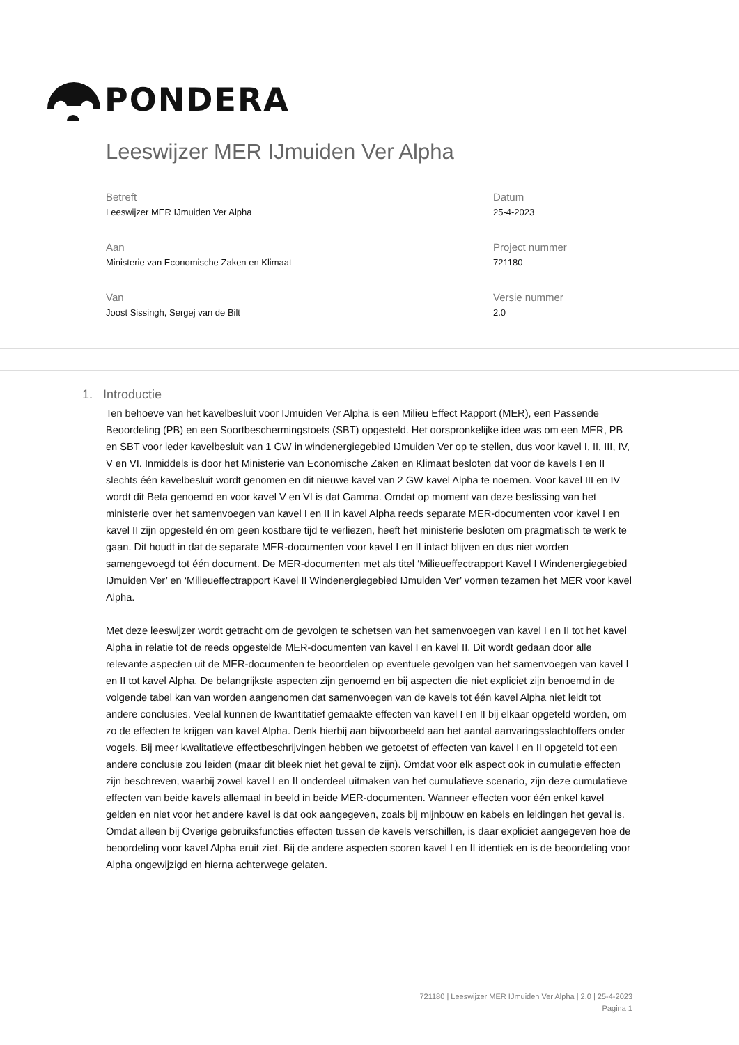PONDERA
Leeswijzer MER IJmuiden Ver Alpha
Betreft
Leeswijzer MER IJmuiden Ver Alpha
Aan
Ministerie van Economische Zaken en Klimaat
Van
Joost Sissingh, Sergej van de Bilt
Datum
25-4-2023
Project nummer
721180
Versie nummer
2.0
1. Introductie
Ten behoeve van het kavelbesluit voor IJmuiden Ver Alpha is een Milieu Effect Rapport (MER), een Passende Beoordeling (PB) en een Soortbeschermingstoets (SBT) opgesteld. Het oorspronkelijke idee was om een MER, PB en SBT voor ieder kavelbesluit van 1 GW in windenergiegebied IJmuiden Ver op te stellen, dus voor kavel I, II, III, IV, V en VI. Inmiddels is door het Ministerie van Economische Zaken en Klimaat besloten dat voor de kavels I en II slechts één kavelbesluit wordt genomen en dit nieuwe kavel van 2 GW kavel Alpha te noemen. Voor kavel III en IV wordt dit Beta genoemd en voor kavel V en VI is dat Gamma. Omdat op moment van deze beslissing van het ministerie over het samenvoegen van kavel I en II in kavel Alpha reeds separate MER-documenten voor kavel I en kavel II zijn opgesteld én om geen kostbare tijd te verliezen, heeft het ministerie besloten om pragmatisch te werk te gaan. Dit houdt in dat de separate MER-documenten voor kavel I en II intact blijven en dus niet worden samengevoegd tot één document. De MER-documenten met als titel ‘Milieueffectrapport Kavel I Windenergiegebied IJmuiden Ver’ en ‘Milieueffectrapport Kavel II Windenergiegebied IJmuiden Ver’ vormen tezamen het MER voor kavel Alpha.
Met deze leeswijzer wordt getracht om de gevolgen te schetsen van het samenvoegen van kavel I en II tot het kavel Alpha in relatie tot de reeds opgestelde MER-documenten van kavel I en kavel II. Dit wordt gedaan door alle relevante aspecten uit de MER-documenten te beoordelen op eventuele gevolgen van het samenvoegen van kavel I en II tot kavel Alpha. De belangrijkste aspecten zijn genoemd en bij aspecten die niet expliciet zijn benoemd in de volgende tabel kan van worden aangenomen dat samenvoegen van de kavels tot één kavel Alpha niet leidt tot andere conclusies. Veelal kunnen de kwantitatief gemaakte effecten van kavel I en II bij elkaar opgeteld worden, om zo de effecten te krijgen van kavel Alpha. Denk hierbij aan bijvoorbeeld aan het aantal aanvaringsslachtoffers onder vogels. Bij meer kwalitatieve effectbeschrijvingen hebben we getoetst of effecten van kavel I en II opgeteld tot een andere conclusie zou leiden (maar dit bleek niet het geval te zijn). Omdat voor elk aspect ook in cumulatie effecten zijn beschreven, waarbij zowel kavel I en II onderdeel uitmaken van het cumulatieve scenario, zijn deze cumulatieve effecten van beide kavels allemaal in beeld in beide MER-documenten. Wanneer effecten voor één enkel kavel gelden en niet voor het andere kavel is dat ook aangegeven, zoals bij mijnbouw en kabels en leidingen het geval is. Omdat alleen bij Overige gebruiksfuncties effecten tussen de kavels verschillen, is daar expliciet aangegeven hoe de beoordeling voor kavel Alpha eruit ziet. Bij de andere aspecten scoren kavel I en II identiek en is de beoordeling voor Alpha ongewijzigd en hierna achterwege gelaten.
721180 | Leeswijzer MER IJmuiden Ver Alpha | 2.0 | 25-4-2023
Pagina 1